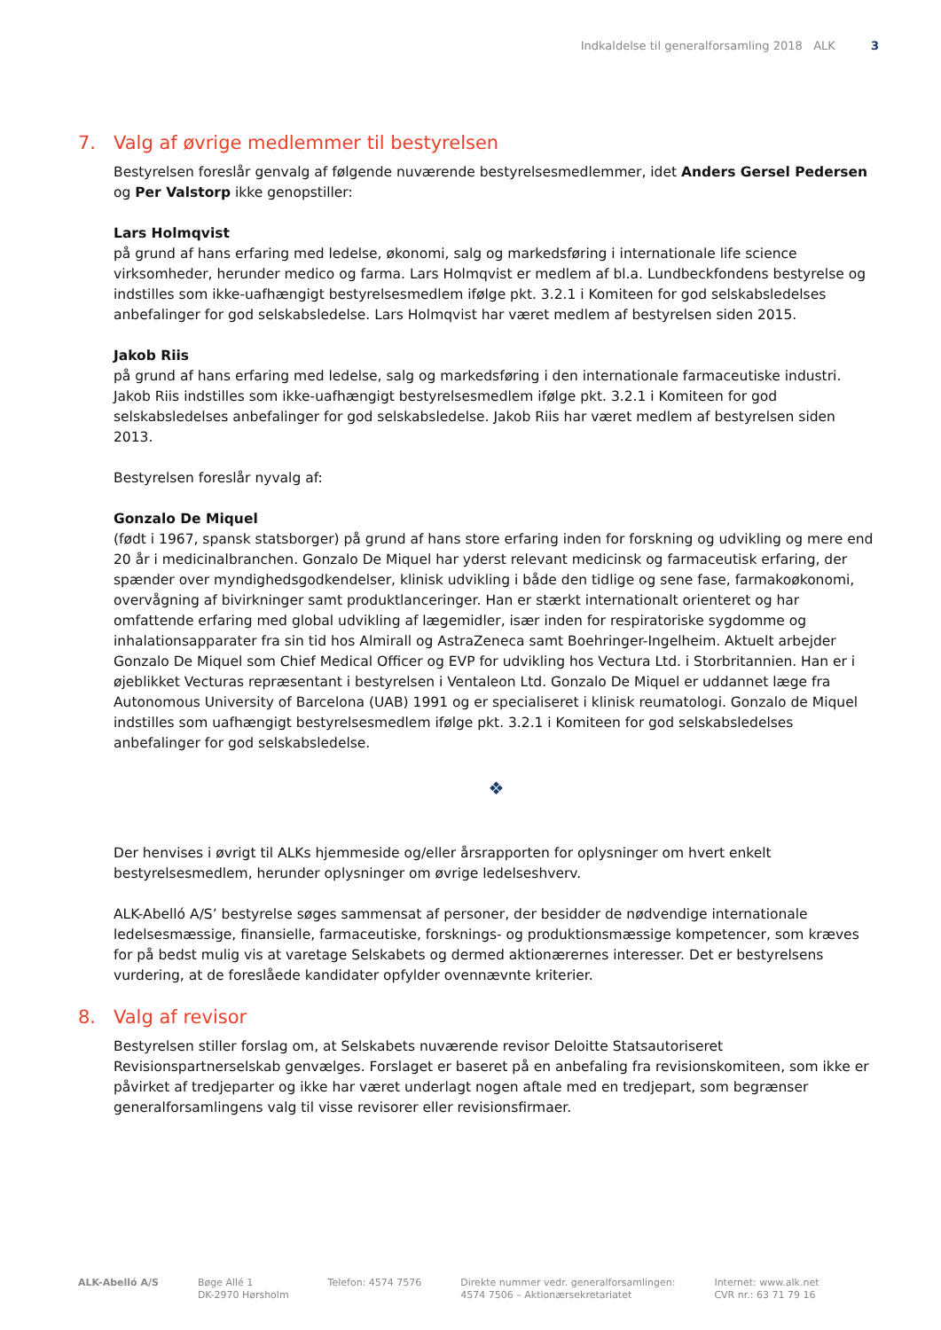Indkaldelse til generalforsamling 2018 ALK 3
7. Valg af øvrige medlemmer til bestyrelsen
Bestyrelsen foreslår genvalg af følgende nuværende bestyrelsesmedlemmer, idet Anders Gersel Pedersen og Per Valstorp ikke genopstiller:
Lars Holmqvist
på grund af hans erfaring med ledelse, økonomi, salg og markedsføring i internationale life science virksomheder, herunder medico og farma. Lars Holmqvist er medlem af bl.a. Lundbeckfondens bestyrelse og indstilles som ikke-uafhængigt bestyrelsesmedlem ifølge pkt. 3.2.1 i Komiteen for god selskabsledelses anbefalinger for god selskabsledelse. Lars Holmqvist har været medlem af bestyrelsen siden 2015.
Jakob Riis
på grund af hans erfaring med ledelse, salg og markedsføring i den internationale farmaceutiske industri. Jakob Riis indstilles som ikke-uafhængigt bestyrelsesmedlem ifølge pkt. 3.2.1 i Komiteen for god selskabsledelses anbefalinger for god selskabsledelse. Jakob Riis har været medlem af bestyrelsen siden 2013.
Bestyrelsen foreslår nyvalg af:
Gonzalo De Miquel
(født i 1967, spansk statsborger) på grund af hans store erfaring inden for forskning og udvikling og mere end 20 år i medicinalbranchen. Gonzalo De Miquel har yderst relevant medicinsk og farmaceutisk erfaring, der spænder over myndighedsgodkendelser, klinisk udvikling i både den tidlige og sene fase, farmakoøkonomi, overvågning af bivirkninger samt produktlanceringer. Han er stærkt internationalt orienteret og har omfattende erfaring med global udvikling af lægemidler, især inden for respiratoriske sygdomme og inhalationsapparater fra sin tid hos Almirall og AstraZeneca samt Boehringer-Ingelheim. Aktuelt arbejder Gonzalo De Miquel som Chief Medical Officer og EVP for udvikling hos Vectura Ltd. i Storbritannien. Han er i øjeblikket Vecturas repræsentant i bestyrelsen i Ventaleon Ltd. Gonzalo De Miquel er uddannet læge fra Autonomous University of Barcelona (UAB) 1991 og er specialiseret i klinisk reumatologi. Gonzalo de Miquel indstilles som uafhængigt bestyrelsesmedlem ifølge pkt. 3.2.1 i Komiteen for god selskabsledelses anbefalinger for god selskabsledelse.
❖
Der henvises i øvrigt til ALKs hjemmeside og/eller årsrapporten for oplysninger om hvert enkelt bestyrelsesmedlem, herunder oplysninger om øvrige ledelseshverv.
ALK-Abelló A/S’ bestyrelse søges sammensat af personer, der besidder de nødvendige internationale ledelsesmæssige, finansielle, farmaceutiske, forsknings- og produktionsmæssige kompetencer, som kræves for på bedst mulig vis at varetage Selskabets og dermed aktionærernes interesser. Det er bestyrelsens vurdering, at de foreslåede kandidater opfylder ovennævnte kriterier.
8. Valg af revisor
Bestyrelsen stiller forslag om, at Selskabets nuværende revisor Deloitte Statsautoriseret Revisionspartnerselskab genvælges. Forslaget er baseret på en anbefaling fra revisionskomiteen, som ikke er påvirket af tredjeparter og ikke har været underlagt nogen aftale med en tredjepart, som begrænser generalforsamlingens valg til visse revisorer eller revisionsfirmaer.
ALK-Abelló A/S Bøge Allé 1
DK-2970 Hørsholm
Telefon: 4574 7576 Direkte nummer vedr. generalforsamlingen:
4574 7506 – Aktionærsekretariatet
Internet: www.alk.net
CVR nr.: 63 71 79 16